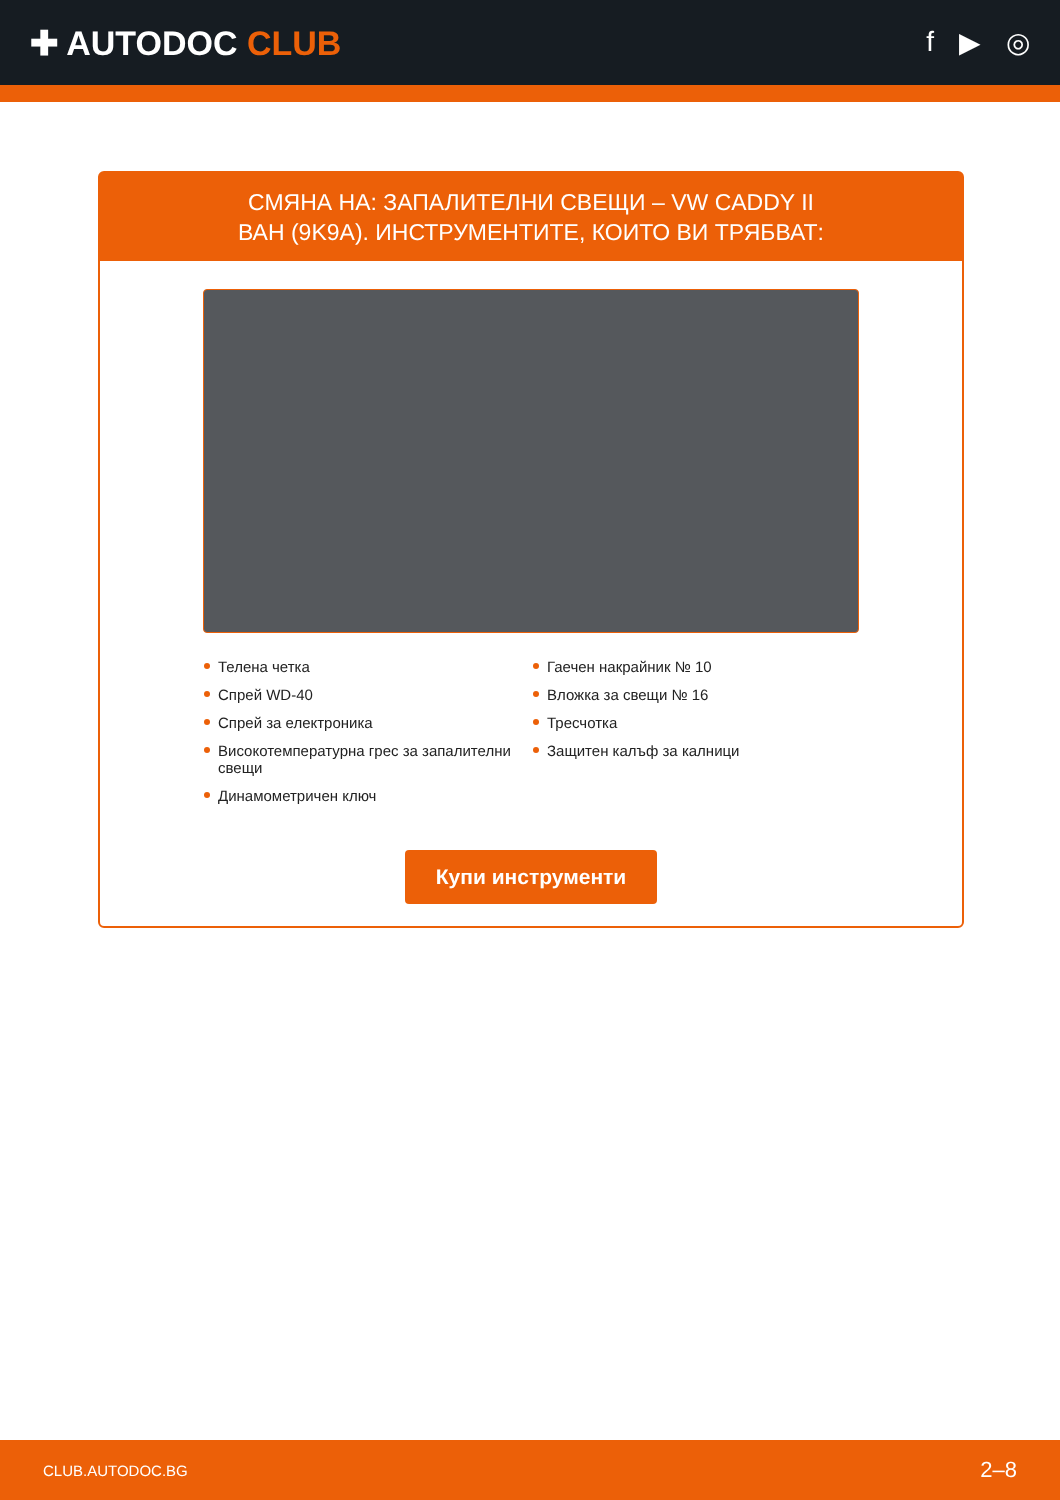✚ AUTODOC CLUB
f ▶ ◎
СМЯНА НА: ЗАПАЛИТЕЛНИ СВЕЩИ – VW CADDY II
ВАН (9K9A). ИНСТРУМЕНТИТЕ, КОИТО ВИ ТРЯБВАТ:
Телена четка
Спрей WD-40
Спрей за електроника
Високотемпературна грес за запалителни свещи
Динамометричен ключ
Гаечен накрайник № 10
Вложка за свещи № 16
Тресчотка
Защитен калъф за калници
Купи инструменти
CLUB.AUTODOC.BG 2–8